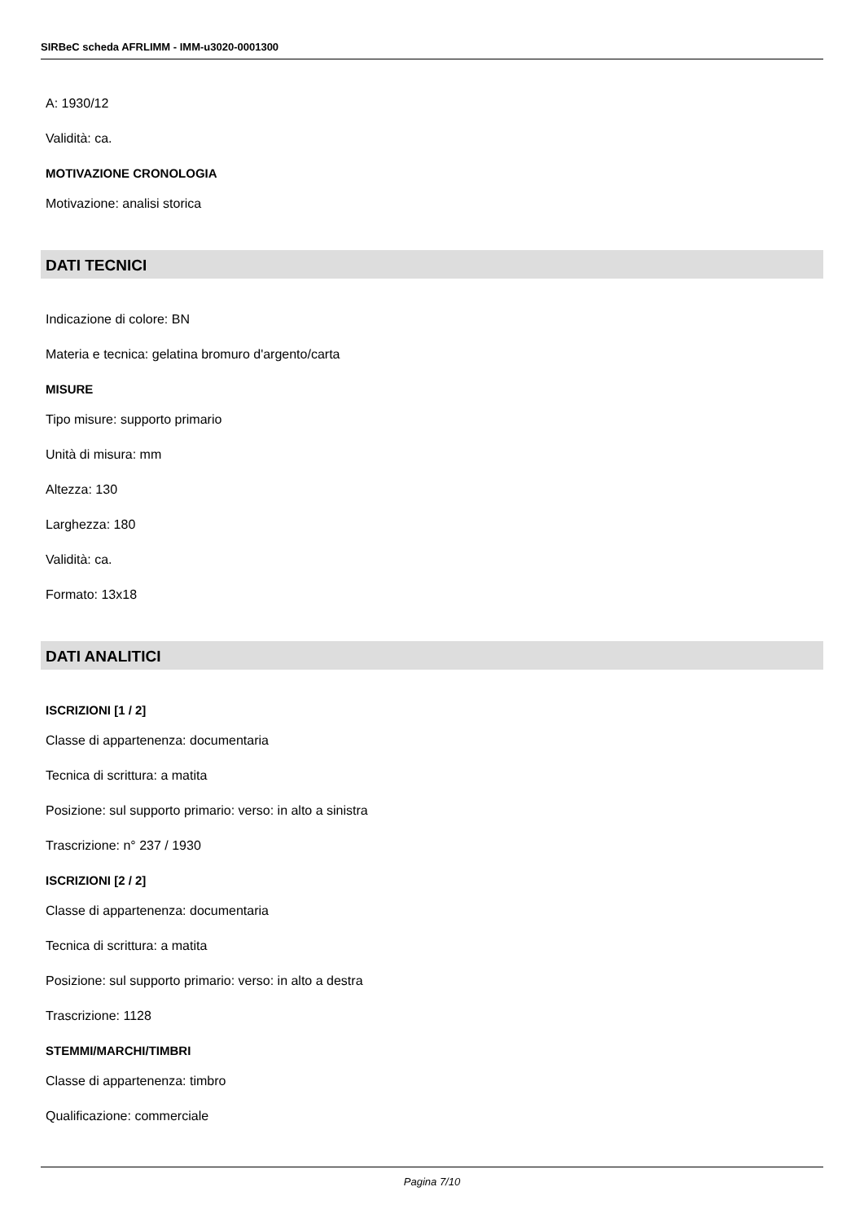SIRBeC scheda AFRLIMM - IMM-u3020-0001300
A: 1930/12
Validità: ca.
MOTIVAZIONE CRONOLOGIA
Motivazione: analisi storica
DATI TECNICI
Indicazione di colore: BN
Materia e tecnica: gelatina bromuro d'argento/carta
MISURE
Tipo misure: supporto primario
Unità di misura: mm
Altezza: 130
Larghezza: 180
Validità: ca.
Formato: 13x18
DATI ANALITICI
ISCRIZIONI [1 / 2]
Classe di appartenenza: documentaria
Tecnica di scrittura: a matita
Posizione: sul supporto primario: verso: in alto a sinistra
Trascrizione: n° 237 / 1930
ISCRIZIONI [2 / 2]
Classe di appartenenza: documentaria
Tecnica di scrittura: a matita
Posizione: sul supporto primario: verso: in alto a destra
Trascrizione: 1128
STEMMI/MARCHI/TIMBRI
Classe di appartenenza: timbro
Qualificazione: commerciale
Pagina 7/10